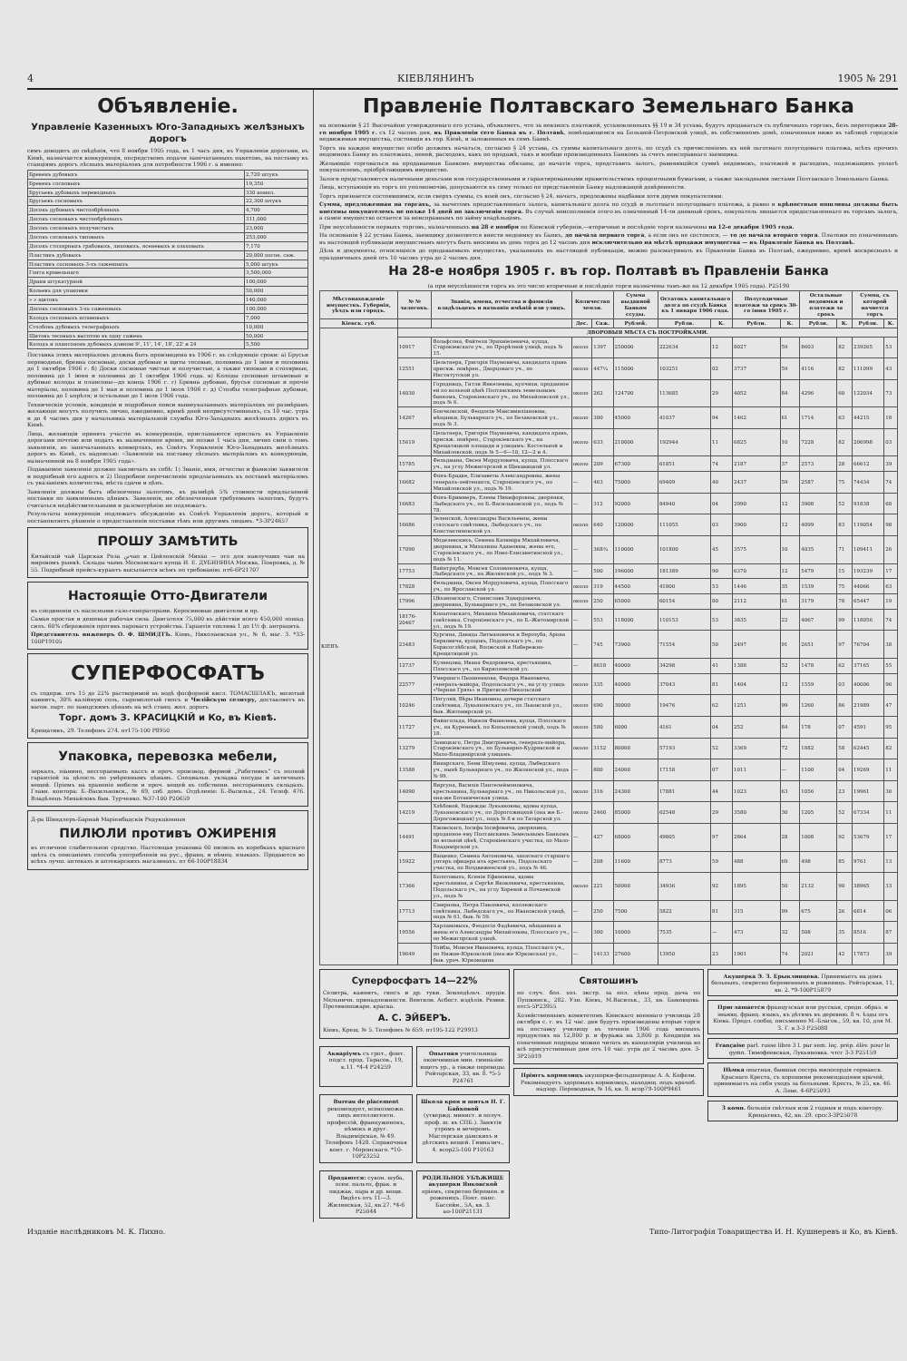4 КІЕВЛЯНИНЪ 1905 № 291
Объявленіе.
Управленіе Казенныхъ Юго-Западныхъ желѣзныхъ дорогъ
симъ доводитъ до свѣдѣнія, что 8 ноября 1905 года, въ 1 часъ дня, въ Управленіи дорогами, въ Кіевѣ, назначается конкуренція, посредствомъ подачи запечатанныхъ пакетовъ, на поставку къ станціямъ дорогъ лѣсныхъ матеріаловъ для потребности 1906 г. а именно:
| Бревенъ дубовыхъ | 2,720 штукъ |
| Бревенъ сосновыхъ | 19,350 |
| Брусьевъ дубовыхъ переводныхъ | 330 компл. |
| Брусьевъ сосновыхъ | 22,300 штукъ |
| Досокъ дубовыхъ чистообрѣзныхъ | 4,700 |
| Досокъ сосновыхъ чистообрѣзныхъ | 311,000 |
| Досокъ сосновыхъ получистыхъ | 23,000 |
| Досокъ сосновыхъ типовыхъ | 253,000 |
| Досокъ столярныхъ грабовыхъ, липовыхъ, ясеневыхъ и ольховыхъ | 7,170 |
| Пластинъ дубовыхъ | 20,000 погон. саж. |
| Пластинъ сосновыхъ 3-хъ саженныхъ | 5,000 штукъ |
| Гонта кровельнаго | 3,500,000 |
| Драни штукатурной | 100,000 |
| Кольевъ для упаковки | 50,000 |
| » » щитовъ | 140,000 |
| Досокъ сосновыхъ 3-хъ саженныхъ | 100,000 |
| Колодъ сосновыхъ штамовыхъ | 7,000 |
| Столбовъ дубовыхъ телеграфныхъ | 10,000 |
| Щитовъ тесовыхъ высотою въ одну сажень | 50,000 |
| Колодъ и плансоновъ дубовыхъ длиною 9', 11', 14', 18', 22' и 24 | 5,500 |
Поставка этихъ матеріаловъ должна быть произведена въ 1906 г. въ слѣдующіе сроки: а) Брусьи переводные, бревна сосновые, доски дубовые и щиты тесовые, половина до 1 іюня и половина до 1 октября 1906 г. б) Доски сосновые чистые и получистые, а также типовые и столярные, половина до 1 іюня и половина до 1 октября 1906 года. в) Колоды сосновые штамовые и дубовые колоды и плансоны—до конца 1906 г. г) Бревна дубовые, брусья сосновые и прочіе матеріалы, половина до 1 мая и половина до 1 іюля 1906 г. д) Столбы телеграфные дубовые, половина до 1 апрѣля; и остальные до 1 іюля 1906 года.
Техническія условія, кондиціи и подробныя описи вышеуказанныхъ матеріаловъ по размѣрамъ желающіе могутъ получить лично, ежедневно, кромѣ дней неприсутственныхъ, съ 10 час. утра и до 4 часовъ дня у начальника матеріальной службы Юго-Западныхъ желѣзныхъ дорогъ въ Кіевѣ.
Лица, желающія принять участіе въ конкуренціи, приглашаются прислать въ Управленіе дорогами почтою или подать въ назначенное время, не позже 1 часа дня, лично свои о томъ заявленія, въ запечатанныхъ конвертахъ, въ Совѣтъ Управленія Юго-Западныхъ желѣзныхъ дорогъ въ Кіевѣ, съ надписью: «Заявленіе на поставку лѣсныхъ матеріаловъ къ конкуренціи, назначенной на 8 ноября 1905 года».
Подаваемое заявленіе должно заключать въ себѣ: 1) Званіе, имя, отчество и фамилію заявителя и подробный его адресъ и 2) Подробное перечисленіе предлагаемыхъ къ поставкѣ матеріаловъ съ указаніемъ количества, мѣста сдачи и цѣнъ.
Заявленія должны быть обезпечены залогомъ, въ размѣрѣ 5% стоимости предлагаемой поставки по заявленнымъ цѣнамъ. Заявленія, не обезпеченныя требуемымъ залогомъ, будутъ считаться недѣйствительными и разсмотрѣнію не подлежатъ.
Результаты конкуренціи подлежатъ обсужденію въ Совѣтѣ Управленія дорогъ, который и постановляетъ рѣшеніе о предоставленіи поставки тѣмъ или другимъ лицамъ. *3-3P24657
ПРОШУ ЗАМѢТИТЬ
Китайскій чай Царская Роза ننчао и Цейлонскій Михао — это для наилучших чаи на мировомъ рынкѣ. Склады чаевъ Московскаго купца И. Е. ДУБИНИНА Москва, Покровка, д. № 55. Подробный прейсъ-курантъ высылается всѣмъ по требованію. пт6-6Р21707
Настоящіе Отто-Двигатели
въ соединеніи съ насосными газо-генераторами. Керосиновые двигатели и пр.
Самая простая и дешевая рабочая сила. Двигателя 75,000 въ дѣйствіи всего 450,000 лошад. силъ. 60% сбереженія противъ паро­ваго устройства. Гарантія топлива 1 до 1½ ф. антрацита.
Представитель инженеръ О. Ф. ШМИДТЪ. Кіевъ, Николаевская ул., № 6, маг. 3. *33-100Р19105
СУПЕРФОСФАТЪ
съ содерж. отъ 15 до 22% растворимой въ водѣ фосфорной кисл. ТОМАСШЛАКЪ, молотый каинитъ, 30% калійную соль, сыромолотый гипсъ и Чилійскую селитру, доставляетъ въ вагон. парт. по заводскимъ цѣнамъ на всѣ станц. жел. дорогъ
Торг. домъ З. КРАСИЦКІЙ и Ко, въ Кіевѣ.
Крещатикъ, 29. Телефонъ 274. пт175-100 Р8950
Упаковка, перевозка мебели,
зеркалъ, піанино, несгораемыхъ кассъ и проч. производ. фирмой „Работникъ“ съ полной гарантіей за цѣлость по умѣреннымъ цѣнамъ. Специальн. укладка посуды и античныхъ вещей. Пріемъ на храненіе мебели и проч. вещей въ собственн. несгораемыхъ складахъ. Главн. контора: Б.-Васильковск., № 69, соб. домъ. Отдѣленіе: Б.-Васильк., 24. Телеф. 476. Владѣлецъ Михайловъ быв. Турченко. №37-100 Р20659
Д-ра Шиндлеръ-Барнай Маріенбадскія Редукціонныя
ПИЛЮЛИ противъ ОЖИРЕНІЯ
въ отличное слабительное средство. Настоящая упаковка 60 пилюль въ коробкахъ краснаго цвѣта съ описаніемъ способа употребленія на рус., франц. и нѣмец. языкахъ. Продаются во всѣхъ лучш. аптекахъ и аптекарскихъ магазинахъ. пт 66-100Р18834
Правленіе Полтавскаго Земельнаго Банка
на основаніи § 21 Высочайше утвержденнаго его устава, объявляетъ, что за невзносъ платежей, установленныхъ §§ 19 и 34 устава, будутъ продаваться съ публичныхъ торговъ, безъ переторжки 28-го ноября 1905 г. съ 12 часовъ дня, въ Правленіи сего Банка въ г. Полтавѣ, помѣщающемся на Большой-Петровской улицѣ, въ собственномъ домѣ, означенныя ниже въ таблицѣ городскія недвижимыя имущества, состоящія въ гор. Кіевѣ, и заложенныя въ семъ Банкѣ.
Торгъ на каждое имущество особо долженъ начаться, согласно § 24 устава, съ суммы капитальнаго долга, по ссудѣ съ причисленіемъ къ ней льготнаго полугодоваго платежа, всѣхъ прочихъ недоимокъ Банку въ платежахъ, пеней, расходовъ, какъ по продажѣ, такъ и вообще произведенныхъ Банкомъ за счетъ неисправнаго заемщика.
Желающіе торговаться на продаваемыя Банкомъ имущества обязаны, до начатія торга, представить залогъ, равняющійся суммѣ недоимокъ, платежей и расходовъ, подлежащихъ уплатѣ покупателемъ, пріобрѣтающимъ имущество.
Залоги представляются наличными деньгами или государственными и гарантированными правительствомъ процентными бумагами, а также закладными листами Полтавскаго Земельнаго Банка.
Лица, вступающія въ торгъ по уполномочію, допускаются къ сему только по представленіи Банку надлежащей довѣренности.
Торгъ признается состоявшимся, если сверхъ суммы, съ коей онъ, согласно § 24, начатъ, предложены надбавки хотя двумя покупателями.
Сумма, предложенная на торгахъ, за вычетомъ предоставленнаго залога, капитальнаго долга по ссудѣ и льготнаго полугодоваго платежа, а равно и крѣпостныя пошлины должны быть внесены покупателемъ не позже 14 дней по заключеніи торга. Въ случаѣ неисполненія этого въ означенный 14-ти дневный срокъ, покупатель лишается предоставленнаго въ торгамъ залога, а самое имущество остается за неисправнымъ по займу владѣльцемъ.
При неуспѣшности первыхъ торговъ, назначенныхъ на 28 е ноября по Кіевской губерніи,—вторичные и послѣдніе торги назначены на 12-е декабря 1905 года.
На основаніи § 22 устава Банка, заемщику дозволяется внести недоимку въ Банкъ, до начала перваго торга, а если онъ не состоялся, — то до начала втораго торга. Платежи по означеннымъ въ настоящей публикаціи имуществамъ могутъ быть вносимы въ день торга до 12 часовъ дня исключительно на мѣстѣ продажи имущества — въ Правленіе Банка въ Полтавѣ.
Дѣла и документы, относящіеся до продаваемыхъ имуществъ, указанныхъ въ настоящей публикаціи, можно разсматривать въ Правленіи Банка въ Полтавѣ, ежедневно, кромѣ воскресныхъ и праздничныхъ дней отъ 10 часовъ утра до 2 часовъ дня.
На 28-е ноября 1905 г. въ гор. Полтавѣ въ Правленіи Банка
(а при неуспѣшности торга въ это число вторичные и послѣдніе торги назначены тамъ-же на 12 декабря 1905 года). Р25190
| Мѣстонахожденіе имуществъ. Губернія, уѣздъ или городъ. | № № залоговъ. | Званія, имена, отчества и фамиліи владѣльцевъ и названія имѣній или улицъ. | Количество земли. | | Сумма выданной Банком ссуды. | Остатокъ капитальнаго долга по ссудѣ Банка къ 1 января 1906 года. | | Полугодичные платежи за срокъ 30-го іюня 1905 г. | | Остальные недоимки и платежи за срокъ | | Сумма, съ которой начнется торгъ | |
| --- | --- | --- | --- | --- | --- | --- | --- | --- | --- | --- | --- | --- | --- |
| Кіевск. губ. | | | Дес. | Саж. | Рублей. | Рубли. | К. | Рубли. | К. | Рубли. | К. | Рубли. | К. |
| КІЕВЪ | ДВОРОВЫЯ МѢСТА СЪ ПОСТРОЙКАМИ. | | | | | | | | | | | | |
| | 10917 | Вольфсона, Файтеля Эрахміелевича, купца, Старокіевскаго уч., по Прорѣзной улицѣ, подъ № 15. | около | 1397 | 250000 | 222634 | 12 | 8027 | 59 | 8603 | 82 | 239265 | 53 |
| | 12551 | Цельтнера, Григорія Наумовича, кандидата правъ присяж. повѣрен., Дворцоваго уч., по Институтской ул. | около | 447¼ | 115000 | 103251 | 02 | 3737 | 59 | 4116 | 82 | 111099 | 43 |
| | 14030 | Городницъ, Гитли Янкелевны, купчихи, проданное ей по вольной цѣнѣ Полтавскимъ земельнымъ банкомъ, Старокіевскаго уч., по Михайловской ул., подъ № 6. | около | 262 | 124700 | 113685 | 29 | 4052 | 84 | 4296 | 60 | 122034 | 73 |
| | 14267 | Бончковской, Феодосіи Максимиліановны, мѣщанки, Бульварнаго уч., по Безаковской ул., подъ № 3. | около | 300 | 45000 | 41037 | 94 | 1462 | 61 | 1714 | 63 | 44215 | 18 |
| | 15619 | Цельтнера, Григорія Наумовича, кандидата правъ, присяж. повѣрен., Старокіевскаго уч., на Крещатицкой площади и улицамъ: Костельной и Михайловской, подъ № 5—6—10, 12—2 и 4. | около | 633 | 210000 | 192944 | 11 | 6825 | 10 | 7228 | 82 | 206998 | 03 |
| | 15785 | Фельдмана, Овсея Мордуховича, купца, Плосскаго уч., на углу Межигорской и Щекавицкой ул. | около | 209 | 67300 | 61851 | 74 | 2187 | 37 | 2573 | 28 | 66612 | 39 |
| | 16682 | Фонъ-Брадке, Елизаветы Александровны, жены генералъ-лейтенанта, Старокіевскаго уч., по Михайловской ул., подъ № 19. | — | 463 | 75000 | 69409 | 40 | 2437 | 59 | 2587 | 75 | 74434 | 74 |
| | 16683 | Фонъ-Бриммеръ, Елены Никифоровны, дворянки, Лыбедскаго уч., по Б.-Васильковской ул., подъ № 78. | — | 312 | 92000 | 84940 | 04 | 2990 | 12 | 3908 | 52 | 91838 | 68 |
| | 16686 | Зеленской, Александры Васильевны, жены статскаго совѣтника, Лыбедскаго уч., по Константиновской ул. | около | 640 | 120000 | 111055 | 03 | 3900 | 12 | 4099 | 83 | 119054 | 98 |
| | 17090 | Моделевскихъ, Семена Казиміра Михайловича, дворянина, и Михалины Адамовны, жены его, Старокіевскаго уч., по Ново-Елисаветинской ул., подъ № 11. | — | 368¾ | 110000 | 101800 | 45 | 3575 | 10 | 4035 | 71 | 109411 | 26 |
| | 17753 | Вайнтрауба, Моисея Соломоновича, купца, Лыбедскаго уч., на Жилянской ул., подъ № 3. | — | 500 | 196000 | 181389 | 90 | 6370 | 12 | 5479 | 15 | 193239 | 17 |
| | 17828 | Фельдмана, Овсея Мордуховича, купца, Плосскаго уч., по Ярославской ул. | около | 319 | 44500 | 41800 | 53 | 1446 | 35 | 1539 | 75 | 44066 | 63 |
| | 17996 | Цѣхановскаго, Станислава Эдвардовича, дворянина, Бульварнаго уч., по Безаковской ул. | около | 250 | 65000 | 60154 | 80 | 2112 | 61 | 3179 | 78 | 65447 | 19 |
| | 18176-20467 | Копытовскаго, Михаила Михайловича, статскаго совѣтника, Старокіевскаго уч., по Б.-Житомирской ул., подъ № 19. | — | 553 | 118000 | 110153 | 53 | 3835 | 22 | 4067 | 99 | 118056 | 74 |
| | 23483 | Хургина, Давида Литмановича и Верозуба, Арона Берковича, купцовъ, Подольскаго уч., по Борисоглѣбской, Волжской и Набережно-Крещатицкой ул. | — | 745 | 73900 | 71554 | 50 | 2497 | 91 | 2651 | 97 | 76704 | 38 |
| | 12737 | Кузнецова, Ивана Федоровича, крестьянина, Плосскаго уч., по Кирилловской ул. | — | 8618 | 40000 | 34298 | 41 | 1388 | 52 | 1478 | 62 | 37165 | 55 |
| | 22577 | Умершаго Пышненкова, Федора Ивановича, генералъ-майора, Подольскаго уч., на углу улицъ «Черная Грязь» и Притиско-Никольской | около | 335 | 40000 | 37043 | 81 | 1404 | 12 | 1559 | 03 | 40006 | 96 |
| | 10246 | Погуляй, Вѣры Ивановны, дочери статскаго совѣтника, Лукьяновскаго уч., по Львовской ул., быв. Житомирской ул. | около | 690 | 30000 | 19476 | 62 | 1251 | 99 | 1260 | 86 | 21989 | 47 |
| | 11727 | Файнгольда, Ицкеля Фишелева, купца, Плосскаго уч., на Куреневкѣ, по Копыловской улицѣ, подъ № 18. | около | 580 | 6000 | 4161 | 04 | 252 | 84 | 178 | 07 | 4591 | 95 |
| | 13279 | Заницкаго, Петра Дмитріевича, генералъ-майора, Старокіевскаго уч., по Бульварно-Кудрявской и Мало-Владимірской улицамъ. | около | 3152 | 80000 | 57193 | 52 | 3369 | 72 | 1882 | 58 | 62445 | 82 |
| | 13588 | Винарскаго, Бени Шмулева, купца, Лыбедскаго уч., нынѣ Бульварнаго уч., по Жилянской ул., подъ № 99. | — | 800 | 24000 | 17158 | 07 | 1011 | — | 1100 | 04 | 19269 | 11 |
| | 14090 | Виргуна, Василія Пантелеймоновича, крестьянина, Бульварнаго уч., по Никольской ул., она-же Ботаническая улица. | около | 316 | 24300 | 17881 | 44 | 1023 | 63 | 1056 | 23 | 19961 | 30 |
| | 14219 | Хлѣбовой, Надежды Лукьяновны, вдовы купца, Лукьяновскаго уч., по Дорогожицкой (она же Б.-Дорогожицкая) ул., подъ № 8 и по Татарской ул. | около | 2460 | 85000 | 62548 | 29 | 3580 | 30 | 1205 | 52 | 67334 | 11 |
| | 14491 | Ежовскаго, Іосифа Іосифовича, дворянина, проданное ему Полтавскимъ Земельнымъ Банкомъ по вольной цѣнѣ, Старокіевскаго участка, по Мало-Владимірской ул. | — | 427 | 68000 | 49805 | 97 | 2864 | 28 | 1008 | 92 | 53679 | 17 |
| | 15922 | Ващенко, Семена Антоновича, запаснаго старшаго унтеръ офицера изъ крестьянъ, Подольскаго участка, по Воздвиженской ул., подъ № 46. | — | 208 | 11600 | 8773 | 59 | 488 | 69 | 498 | 85 | 9761 | 13 |
| | 17366 | Болотовыхъ, Ксеніи Ефимовны, вдовы крестьянина, и Сергѣя Яковлевича, крестьянина, Подольскаго уч., на углу Хоревой и Почаевской ул., подъ № | около | 221 | 50000 | 34936 | 92 | 1895 | 50 | 2132 | 90 | 38965 | 33 |
| | 17713 | Смирнова, Петра Павловича, коллежскаго совѣтника, Лыбедскаго уч., по Ивановской улицѣ, подъ № 61, быв. № 59. | — | 250 | 7500 | 5822 | 81 | 315 | 99 | 675 | 26 | 6814 | 06 |
| | 19556 | Харламовыхъ, Феодосія Фадѣевича, мѣщанина и жены его Александры Михайловны, Плосскаго уч., по Межигорской улицѣ. | — | 300 | 10000 | 7535 | — | 473 | 32 | 508 | 35 | 8516 | 87 |
| | 19649 | Тойбы, Моисея Ивановича, купца, Плосскаго уч., по Нижне-Юрковской (она-же Юрковская) ул., быв. уроч. Юрковщина | — | 14133 | 27600 | 13950 | 23 | 1901 | 74 | 2021 | 42 | 17873 | 39 |
Суперфосфатъ 14—22%
Селитра, каинитъ, гипсъ и др. туки. Земледѣльч. орудія. Мельничн. принадлежности. Вентили. Асбест. издѣлія. Ремни. Противопожарн. краска.
А. С. ЭЙБЕРЪ.
Кіевъ, Крещ. № 5. Телефонъ № 659. пт195-122 Р29913
Акваріумъ съ грот., фонт. подст. прод. Тарасов., 19, к.11. *4-4 Р24259
Опытная учительница окончившая мин. гимназію ищетъ ур., а также переводы. Рейтарская, 33, кв. 8. *5-5 Р24761
Bureau de placement
рекомендует, всевозможн. лицъ интеллигентн. профессій, француженокъ, нѣмокъ и друг. Владимірская, № 49. Телефонъ 1428. Справочная конт. г. Моронскаго. *10-10Р23252
Школа кроя и шитья Н. Г. Байковой
(утвержд. минист. и получ. проф. ш. въ СПБ.). Занятія утромъ и вечеромъ. Мастерская дамскихъ и дѣтскихъ вещей. Гимназич., 4. всор25-100 Р10163
Продаются: сукон. шуба, осен. пальто, фрак. и пиджак. пара и др. вещи. Видѣть отъ 11—3. Жилянская, 52, кв.27. *4-6 Р25044
РОДИЛЬНОЕ УБѢЖИЩЕ акушерки Янковской
пріемъ, секретно беремен. и роженицъ. Понт. панс. Бассейн., 5А, кв. 3. ао-100Р21131
Святошинъ
по случ. бол. хоз. экстр. за пол. цѣны прод. дача по Пушкинск., 282. Узн. Кіевъ, М.Васильк., 33, кв. Быковцова. птс5-5Р23955
Хозяйственнымъ комитетомъ Кіевскаго военнаго училища 28 октября с. г. въ 12 час. дня будутъ произведены вторые торги на поставку училищу въ теченіе 1906 года мясныхъ продуктовъ на 12,800 р. и фуража на 3,800 р. Кондиціи на означенные подряды можно читать въ канцеляріи училища во всѣ присутственные дни отъ 10 час. утра до 2 часовъ дня. 3-3Р25019
Пріютъ кормилицъ акушерки-фельдшерицы А. А. Кефели. Рекомендуетъ здоровыхъ кормилицъ, находящ. подъ врачеб. надзор. Переводная, № 16, кв. 9. всор79-100Р9461
Акушерка Э. З. Ерыклинцева. Принимаетъ на домъ больныхъ, секретно беременныхъ и роженицъ. Рейтарская, 11, кв. 2. *9-100Р15879
Приглашается французская или русская, средн. образ. и знающ. франц. языкъ, къ дѣтямъ въ деревню. 8 ч. ѣзды отъ Кіева. Предл. сообщ. письменно М.-Благов., 59, кв. 10, для М. З. Г. в 3-3 Р25088
Française parl. russe libre 3 l. par sem. leç. prép. élèv. pour le gymn. Тимофеевская, Лукьяновка. чтсг 3-3 Р25159
Нѣмка опытная, бывшая сестра милосердія германск. Краснаго Креста, съ хорошими рекомендаціями врачей, принимаетъ на себя уходъ за больными. Кресть, № 25, кв. 46. А. Леве. 4-6Р25093
3 комн. большія свѣтлыя или 2 годныя и подъ контору. Крещатикъ, 42, кв. 29. срсс3-3Р25078
Изданіе наслѣдниковъ М. К. Пихно. Типо-Литографія Товарищества И. Н. Кушнеревъ и Ко, въ Кіевѣ.